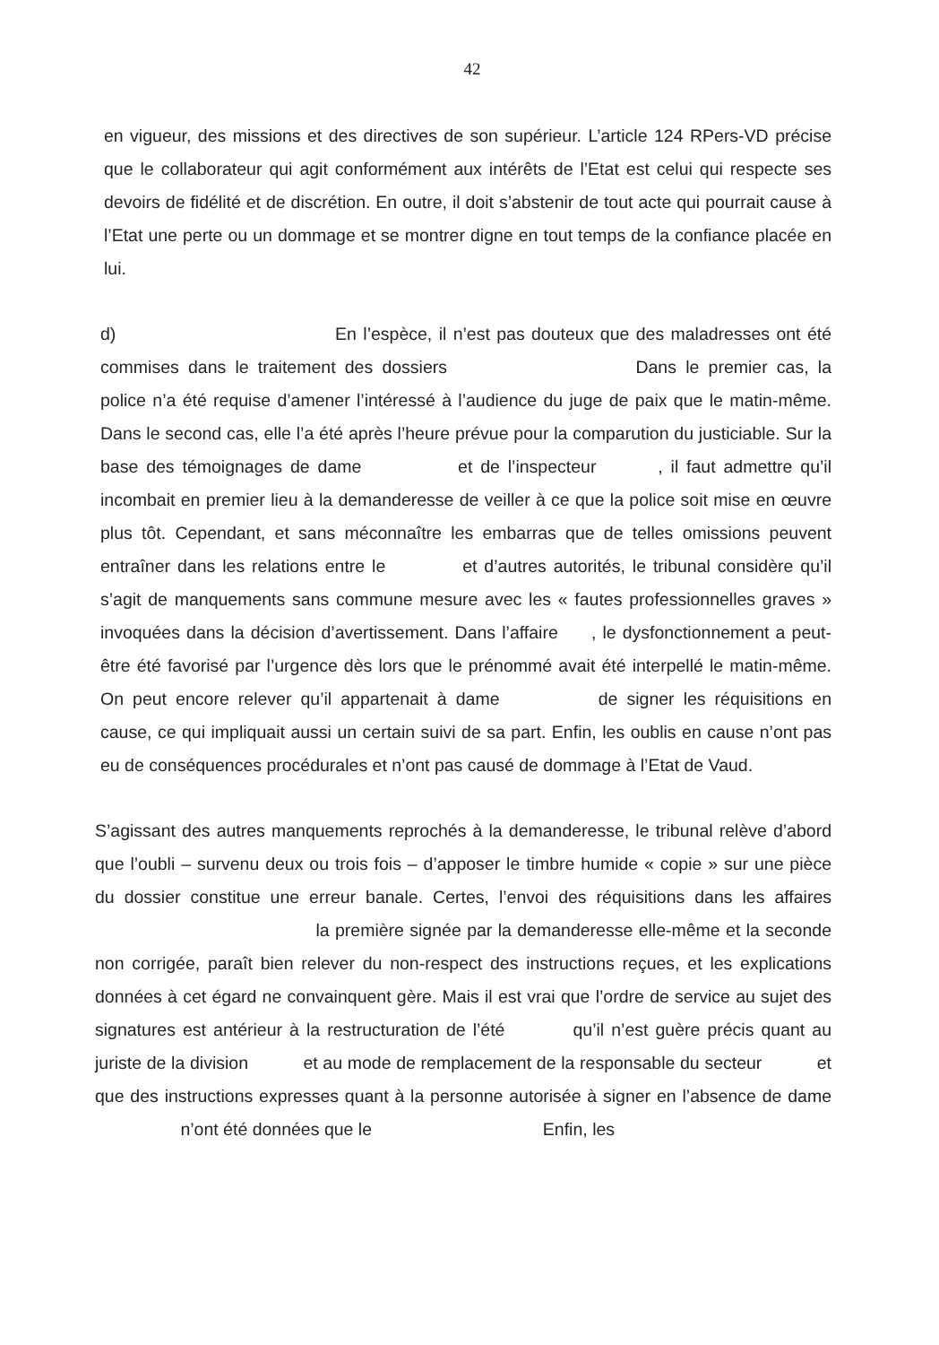42
en vigueur, des missions et des directives de son supérieur. L’article 124 RPers-VD précise que le collaborateur qui agit conformément aux intérêts de l’Etat est celui qui respecte ses devoirs de fidélité et de discrétion. En outre, il doit s’abstenir de tout acte qui pourrait cause à l’Etat une perte ou un dommage et se montrer digne en tout temps de la confiance placée en lui.
d) En l’espèce, il n’est pas douteux que des maladresses ont été commises dans le traitement des dossiers Dans le premier cas, la police n’a été requise d’amener l’intéressé à l’audience du juge de paix que le matin-même. Dans le second cas, elle l’a été après l’heure prévue pour la comparution du justiciable. Sur la base des témoignages de dame et de l’inspecteur , il faut admettre qu’il incombait en premier lieu à la demanderesse de veiller à ce que la police soit mise en œuvre plus tôt. Cependant, et sans méconnaître les embarras que de telles omissions peuvent entraîner dans les relations entre le et d’autres autorités, le tribunal considère qu’il s’agit de manquements sans commune mesure avec les « fautes professionnelles graves » invoquées dans la décision d’avertissement. Dans l’affaire , le dysfonctionnement a peut-être été favorisé par l’urgence dès lors que le prénommé avait été interpellé le matin-même. On peut encore relever qu’il appartenait à dame de signer les réquisitions en cause, ce qui impliquait aussi un certain suivi de sa part. Enfin, les oublis en cause n’ont pas eu de conséquences procédurales et n’ont pas causé de dommage à l’Etat de Vaud.
S’agissant des autres manquements reprochés à la demanderesse, le tribunal relève d’abord que l’oubli – survenu deux ou trois fois – d’apposer le timbre humide « copie » sur une pièce du dossier constitue une erreur banale. Certes, l’envoi des réquisitions dans les affaires la première signée par la demanderesse elle-même et la seconde non corrigée, paraît bien relever du non-respect des instructions reçues, et les explications données à cet égard ne convainquent gère. Mais il est vrai que l’ordre de service au sujet des signatures est antérieur à la restructuration de l’été qu’il n’est guère précis quant au juriste de la division et au mode de remplacement de la responsable du secteur et que des instructions expresses quant à la personne autorisée à signer en l’absence de dame n’ont été données que le Enfin, les